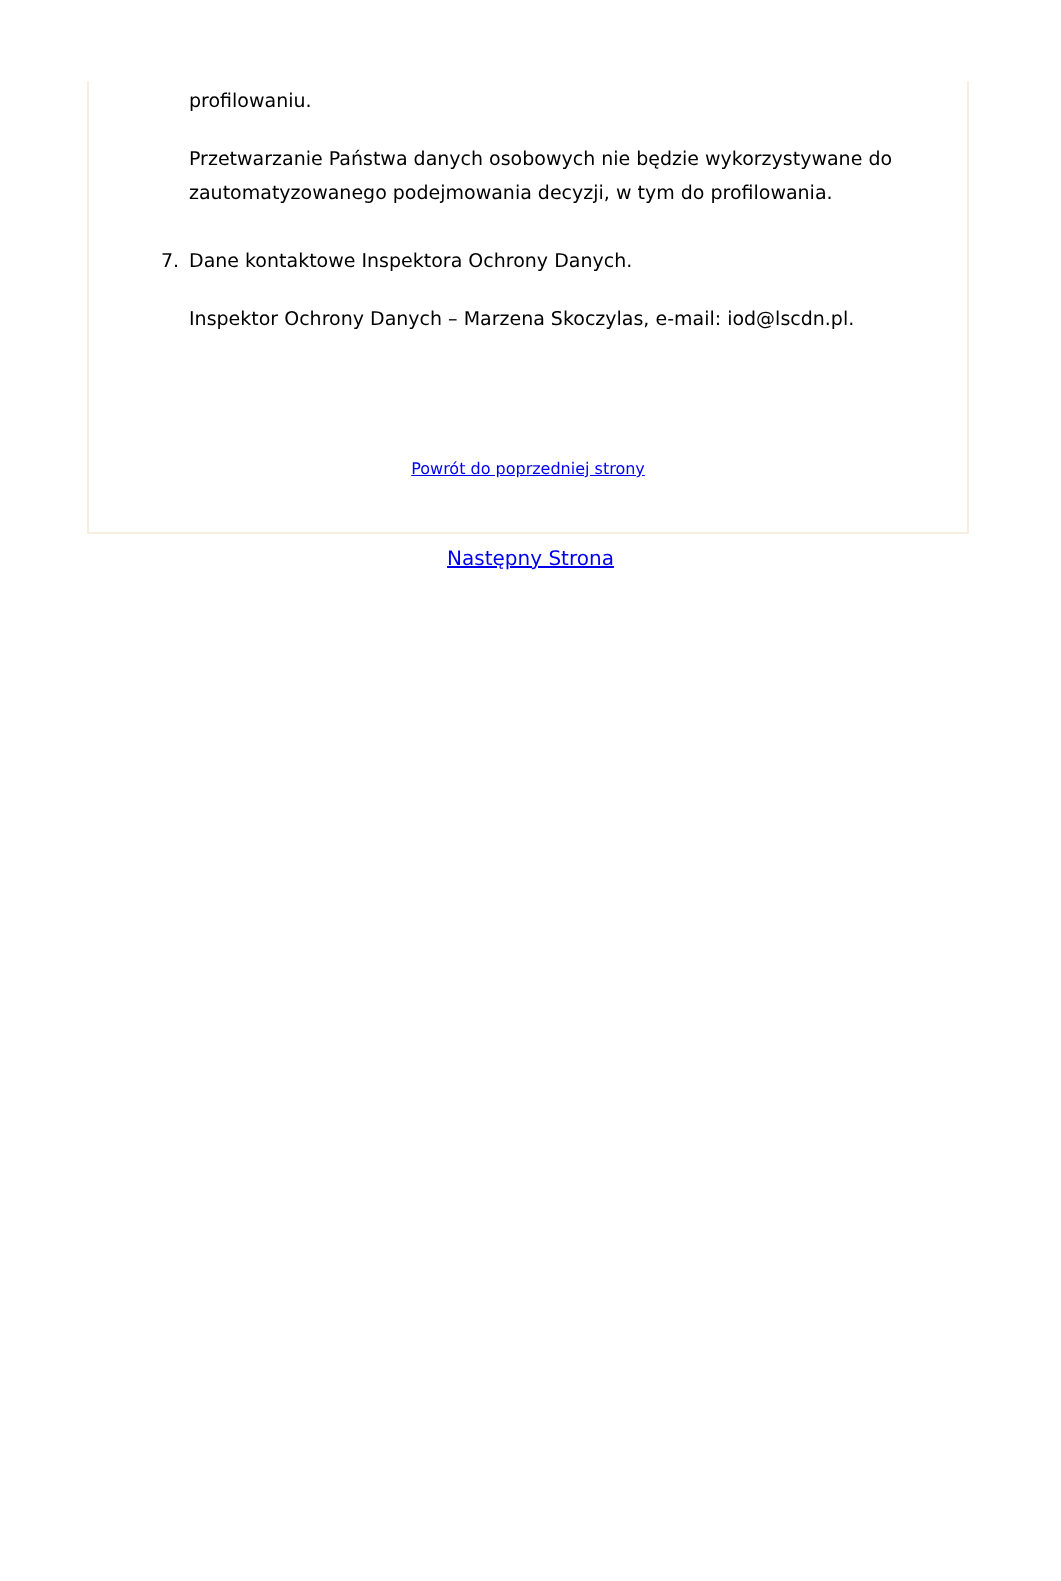profilowaniu.
Przetwarzanie Państwa danych osobowych nie będzie wykorzystywane do zautomatyzowanego podejmowania decyzji, w tym do profilowania.
7. Dane kontaktowe Inspektora Ochrony Danych.
Inspektor Ochrony Danych – Marzena Skoczylas, e-mail: iod@lscdn.pl.
Powrót do poprzedniej strony
Następny Strona